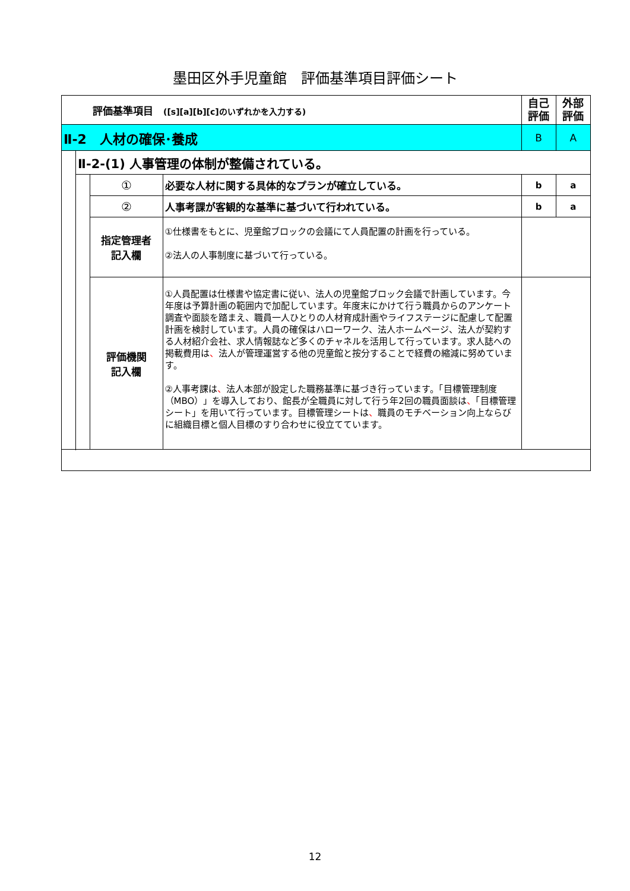墨田区外手児童館　評価基準項目評価シート
| 評価基準項目 ([s][a][b][c]のいずれかを入力する) | | | | 自己 評価 | 外部 評価 |
| Ⅱ-2 人材の確保･養成 | | | | B | A |
| | Ⅱ-2-(1) 人事管理の体制が整備されている。 | | | | |
| | | ① | 必要な人材に関する具体的なプランが確立している。 | b | a |
| | | ② | 人事考課が客観的な基準に基づいて行われている。 | b | a |
| | | 指定管理者 記入欄 | ①仕様書をもとに、児童館ブロックの会議にて人員配置の計画を行っている。 ②法人の人事制度に基づいて行っている。 | | |
| | | 評価機関 記入欄 | ①人員配置は仕様書や協定書に従い、法人の児童館ブロック会議で計画しています。今年度は予算計画の範囲内で加配しています。年度末にかけて行う職員からのアンケート調査や面談を踏まえ、職員一人ひとりの人材育成計画やライフステージに配慮して配置計画を検討しています。人員の確保はハローワーク、法人ホームページ、法人が契約する人材紹介会社、求人情報誌など多くのチャネルを活用して行っています。求人誌への掲載費用は 、 法人が管理運営する他の児童館と按分することで経費の縮減に努めています。 ②人事考課は 、 法人本部が設定した職務基準に基づき行っています。「目標管理制度（MBO）」を導入しており、館長が全職員に対して行う年2回の職員面談は 、 「目標管理シート」を用いて行っています。目標管理シートは 、 職員のモチベーション向上ならびに組織目標と個人目標のすり合わせに役立てています。 | | |
12